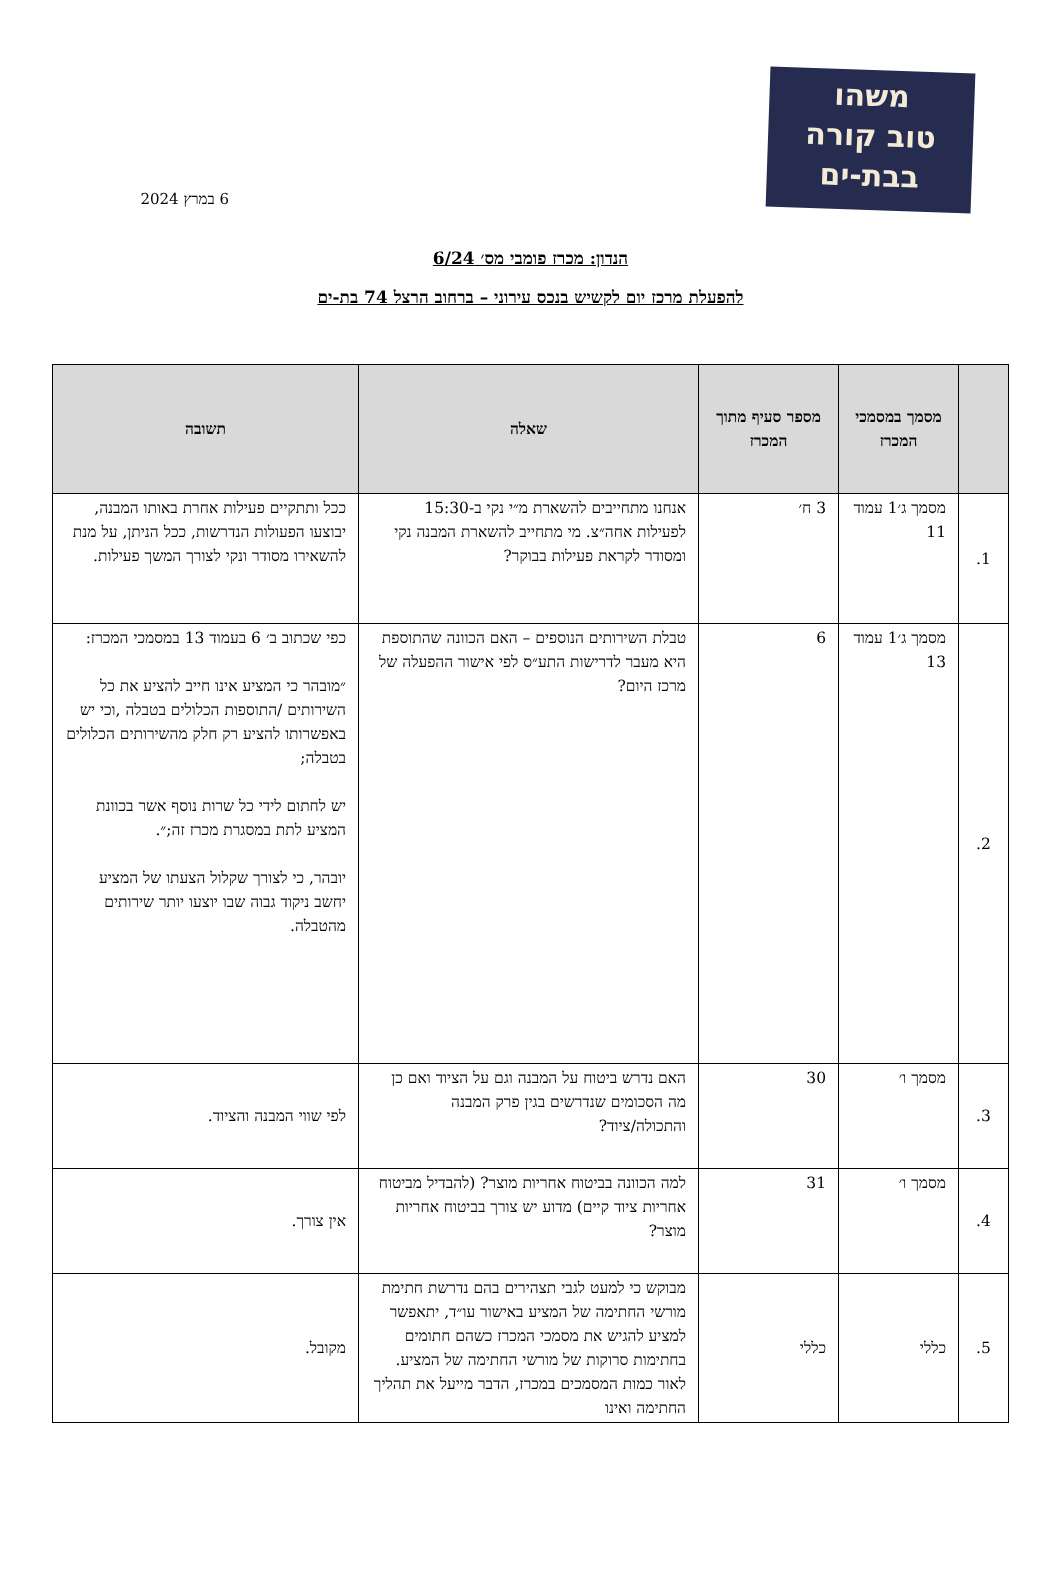משהו
טוב קורה
בבת-ים
6 במרץ 2024
הנדון: מכרז פומבי מס׳ 6/24
להפעלת מרכז יום לקשיש בנכס עירוני – ברחוב הרצל 74 בת-ים
| | מסמך במסמכי המכרז | מספר סעיף מתוך המכרז | שאלה | תשובה |
| --- | --- | --- | --- | --- |
| 1. | מסמך ג׳1 עמוד 11 | 3 ח׳ | אנחנו מתחייבים להשארת מ״י נקי ב-15:30 לפעילות אחה״צ. מי מתחייב להשארת המבנה נקי ומסודר לקראת פעילות בבוקר? | ככל ותתקיים פעילות אחרת באותו המבנה, יבוצעו הפעולות הנדרשות, ככל הניתן, על מנת להשאירו מסודר ונקי לצורך המשך פעילות. |
| 2. | מסמך ג׳1 עמוד 13 | 6 | טבלת השירותים הנוספים – האם הכוונה שהתוספת היא מעבר לדרישות התע״ס לפי אישור ההפעלה של מרכז היום? | כפי שכתוב ב׳ 6 בעמוד 13 במסמכי המכרז: ״מובהר כי המציע אינו חייב להציע את כל השירותים /התוספות הכלולים בטבלה ,וכי יש באפשרותו להציע רק חלק מהשירותים הכלולים בטבלה; יש לחתום לידי כל שרות נוסף אשר בכוונת המציע לתת במסגרת מכרז זה;״. יובהר, כי לצורך שקלול הצעתו של המציע יחשב ניקוד גבוה שבו יוצעו יותר שירותים מהטבלה. |
| 3. | מסמך ו׳ | 30 | האם נדרש ביטוח על המבנה וגם על הציוד ואם כן מה הסכומים שנדרשים בגין פרק המבנה והתכולה/ציוד? | לפי שווי המבנה והציוד. |
| 4. | מסמך ו׳ | 31 | למה הכוונה בביטוח אחריות מוצר? (להבדיל מביטוח אחריות ציוד קיים) מדוע יש צורך בביטוח אחריות מוצר? | אין צורך. |
| 5. | כללי | כללי | מבוקש כי למעט לגבי תצהירים בהם נדרשת חתימת מורשי החתימה של המציע באישור עו״ד, יתאפשר למציע להגיש את מסמכי המכרז כשהם חתומים בחתימות סרוקות של מורשי החתימה של המציע. לאור כמות המסמכים במכרז, הדבר מייעל את תהליך החתימה ואינו | מקובל. |